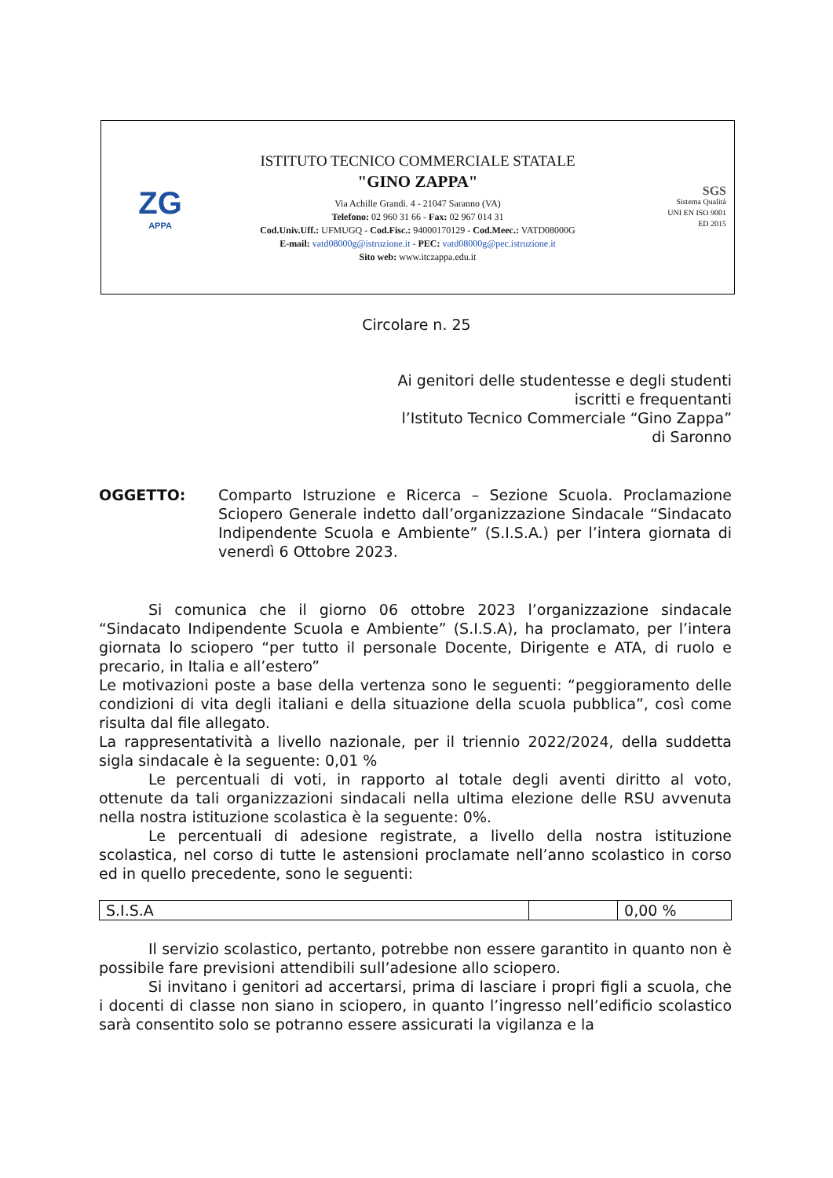ZG
APPA
ISTITUTO TECNICO COMMERCIALE STATALE
"GINO ZAPPA"
Via Achille Grandi. 4 - 21047 Saranno (VA)
Telefono: 02 960 31 66 - Fax: 02 967 014 31
Cod.Univ.Uff.: UFMUGQ - Cod.Fisc.: 94000170129 - Cod.Meec.: VATD08000G
E-mail: vatd08000g@istruzione.it - PEC: vatd08000g@pec.istruzione.it
Sito web: www.itczappa.edu.it
SGS
Sistema Qualità
UNI EN ISO 9001
ED 2015
Circolare n. 25
Ai genitori delle studentesse e degli studenti
iscritti e frequentanti
l’Istituto Tecnico Commerciale “Gino Zappa”
di Saronno
OGGETTO: Comparto Istruzione e Ricerca – Sezione Scuola. Proclamazione Sciopero Generale indetto dall’organizzazione Sindacale “Sindacato Indipendente Scuola e Ambiente” (S.I.S.A.) per l’intera giornata di venerdì 6 Ottobre 2023.
Si comunica che il giorno 06 ottobre 2023 l’organizzazione sindacale “Sindacato Indipendente Scuola e Ambiente” (S.I.S.A), ha proclamato, per l’intera giornata lo sciopero “per tutto il personale Docente, Dirigente e ATA, di ruolo e precario, in Italia e all’estero”
Le motivazioni poste a base della vertenza sono le seguenti: “peggioramento delle condizioni di vita degli italiani e della situazione della scuola pubblica”, così come risulta dal file allegato.
La rappresentatività a livello nazionale, per il triennio 2022/2024, della suddetta sigla sindacale è la seguente: 0,01 %
Le percentuali di voti, in rapporto al totale degli aventi diritto al voto, ottenute da tali organizzazioni sindacali nella ultima elezione delle RSU avvenuta nella nostra istituzione scolastica è la seguente: 0%.
Le percentuali di adesione registrate, a livello della nostra istituzione scolastica, nel corso di tutte le astensioni proclamate nell’anno scolastico in corso ed in quello precedente, sono le seguenti:
| S.I.S.A | | 0,00 % |
Il servizio scolastico, pertanto, potrebbe non essere garantito in quanto non è possibile fare previsioni attendibili sull’adesione allo sciopero.
Si invitano i genitori ad accertarsi, prima di lasciare i propri figli a scuola, che i docenti di classe non siano in sciopero, in quanto l’ingresso nell’edificio scolastico sarà consentito solo se potranno essere assicurati la vigilanza e la